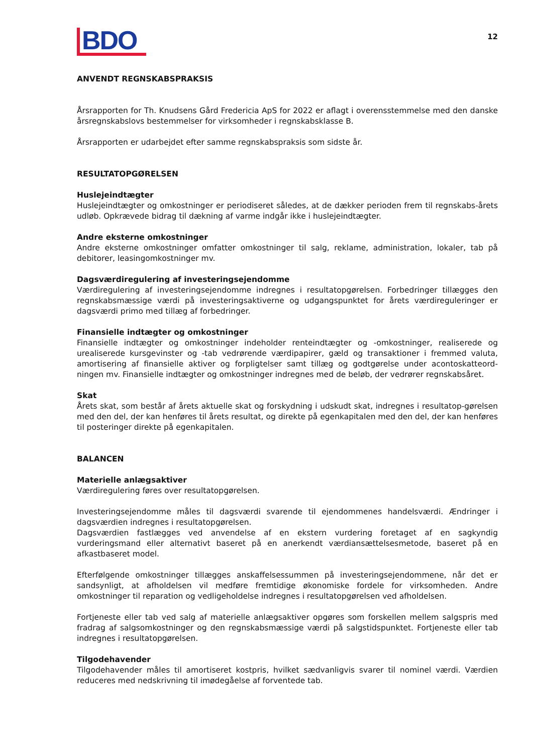BDO
12
ANVENDT REGNSKABSPRAKSIS
Årsrapporten for Th. Knudsens Gård Fredericia ApS for 2022 er aflagt i overensstemmelse med den danske årsregnskabslovs bestemmelser for virksomheder i regnskabsklasse B.
Årsrapporten er udarbejdet efter samme regnskabspraksis som sidste år.
RESULTATOPGØRELSEN
Huslejeindtægter
Huslejeindtægter og omkostninger er periodiseret således, at de dækker perioden frem til regnskabs-årets udløb. Opkrævede bidrag til dækning af varme indgår ikke i huslejeindtægter.
Andre eksterne omkostninger
Andre eksterne omkostninger omfatter omkostninger til salg, reklame, administration, lokaler, tab på debitorer, leasingomkostninger mv.
Dagsværdiregulering af investeringsejendomme
Værdiregulering af investeringsejendomme indregnes i resultatopgørelsen. Forbedringer tillægges den regnskabsmæssige værdi på investeringsaktiverne og udgangspunktet for årets værdireguleringer er dagsværdi primo med tillæg af forbedringer.
Finansielle indtægter og omkostninger
Finansielle indtægter og omkostninger indeholder renteindtægter og -omkostninger, realiserede og urealiserede kursgevinster og -tab vedrørende værdipapirer, gæld og transaktioner i fremmed valuta, amortisering af finansielle aktiver og forpligtelser samt tillæg og godtgørelse under acontoskatteord-ningen mv. Finansielle indtægter og omkostninger indregnes med de beløb, der vedrører regnskabsåret.
Skat
Årets skat, som består af årets aktuelle skat og forskydning i udskudt skat, indregnes i resultatop-gørelsen med den del, der kan henføres til årets resultat, og direkte på egenkapitalen med den del, der kan henføres til posteringer direkte på egenkapitalen.
BALANCEN
Materielle anlægsaktiver
Værdiregulering føres over resultatopgørelsen.
Investeringsejendomme måles til dagsværdi svarende til ejendommenes handelsværdi. Ændringer i dagsværdien indregnes i resultatopgørelsen.
Dagsværdien fastlægges ved anvendelse af en ekstern vurdering foretaget af en sagkyndig vurderingsmand eller alternativt baseret på en anerkendt værdiansættelsesmetode, baseret på en afkastbaseret model.
Efterfølgende omkostninger tillægges anskaffelsessummen på investeringsejendommene, når det er sandsynligt, at afholdelsen vil medføre fremtidige økonomiske fordele for virksomheden. Andre omkostninger til reparation og vedligeholdelse indregnes i resultatopgørelsen ved afholdelsen.
Fortjeneste eller tab ved salg af materielle anlægsaktiver opgøres som forskellen mellem salgspris med fradrag af salgsomkostninger og den regnskabsmæssige værdi på salgstidspunktet. Fortjeneste eller tab indregnes i resultatopgørelsen.
Tilgodehavender
Tilgodehavender måles til amortiseret kostpris, hvilket sædvanligvis svarer til nominel værdi. Værdien reduceres med nedskrivning til imødegåelse af forventede tab.